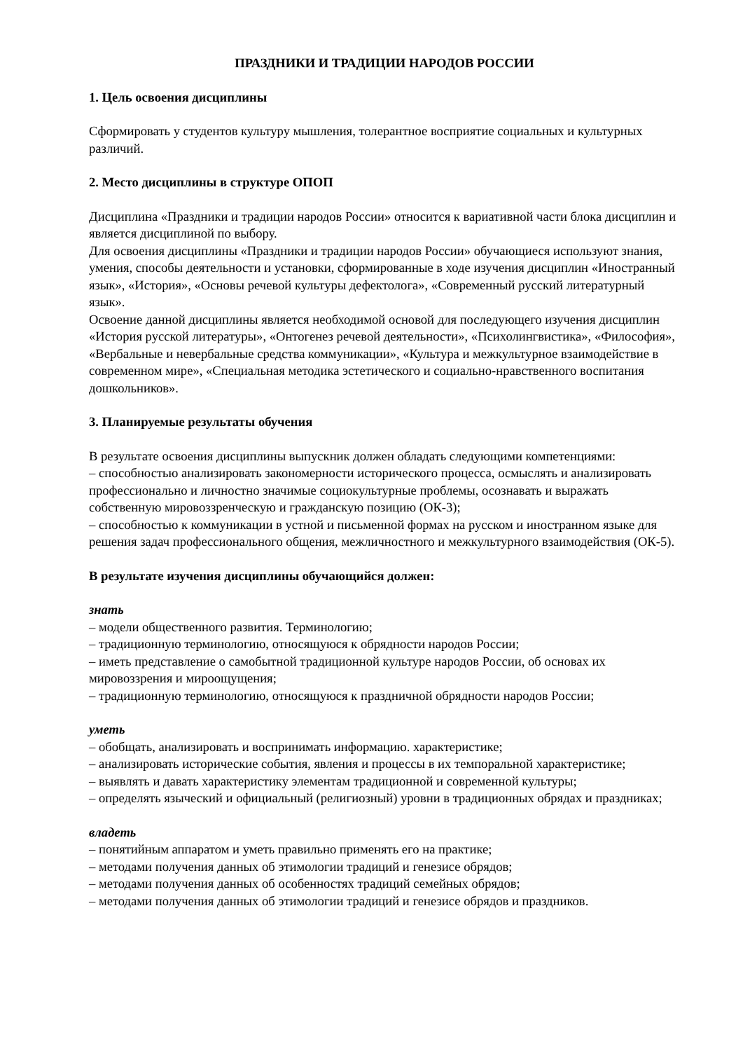ПРАЗДНИКИ И ТРАДИЦИИ НАРОДОВ РОССИИ
1. Цель освоения дисциплины
Сформировать у студентов культуру мышления, толерантное восприятие социальных и культурных различий.
2. Место дисциплины в структуре ОПОП
Дисциплина «Праздники и традиции народов России» относится к вариативной части блока дисциплин и является дисциплиной по выбору.
Для освоения дисциплины «Праздники и традиции народов России» обучающиеся используют знания, умения, способы деятельности и установки, сформированные в ходе изучения дисциплин «Иностранный язык», «История», «Основы речевой культуры дефектолога», «Современный русский литературный язык».
Освоение данной дисциплины является необходимой основой для последующего изучения дисциплин «История русской литературы», «Онтогенез речевой деятельности», «Психолингвистика», «Философия», «Вербальные и невербальные средства коммуникации», «Культура и межкультурное взаимодействие в современном мире», «Специальная методика эстетического и социально-нравственного воспитания дошкольников».
3. Планируемые результаты обучения
В результате освоения дисциплины выпускник должен обладать следующими компетенциями:
– способностью анализировать закономерности исторического процесса, осмыслять и анализировать профессионально и личностно значимые социокультурные проблемы, осознавать и выражать собственную мировоззренческую и гражданскую позицию (ОК-3);
– способностью к коммуникации в устной и письменной формах на русском и иностранном языке для решения задач профессионального общения, межличностного и межкультурного взаимодействия (ОК-5).
В результате изучения дисциплины обучающийся должен:
знать
– модели общественного развития. Терминологию;
– традиционную терминологию, относящуюся к обрядности народов России;
– иметь представление о самобытной традиционной культуре народов России, об основах их мировоззрения и мироощущения;
– традиционную терминологию, относящуюся к праздничной обрядности народов России;
уметь
– обобщать, анализировать и воспринимать информацию. характеристике;
– анализировать исторические события, явления и процессы в их темпоральной характеристике;
– выявлять и давать характеристику элементам традиционной и современной культуры;
– определять языческий и официальный (религиозный) уровни в традиционных обрядах и праздниках;
владеть
– понятийным аппаратом и уметь правильно применять его на практике;
– методами получения данных об этимологии традиций и генезисе обрядов;
– методами получения данных об особенностях традиций семейных обрядов;
– методами получения данных об этимологии традиций и генезисе обрядов и праздников.